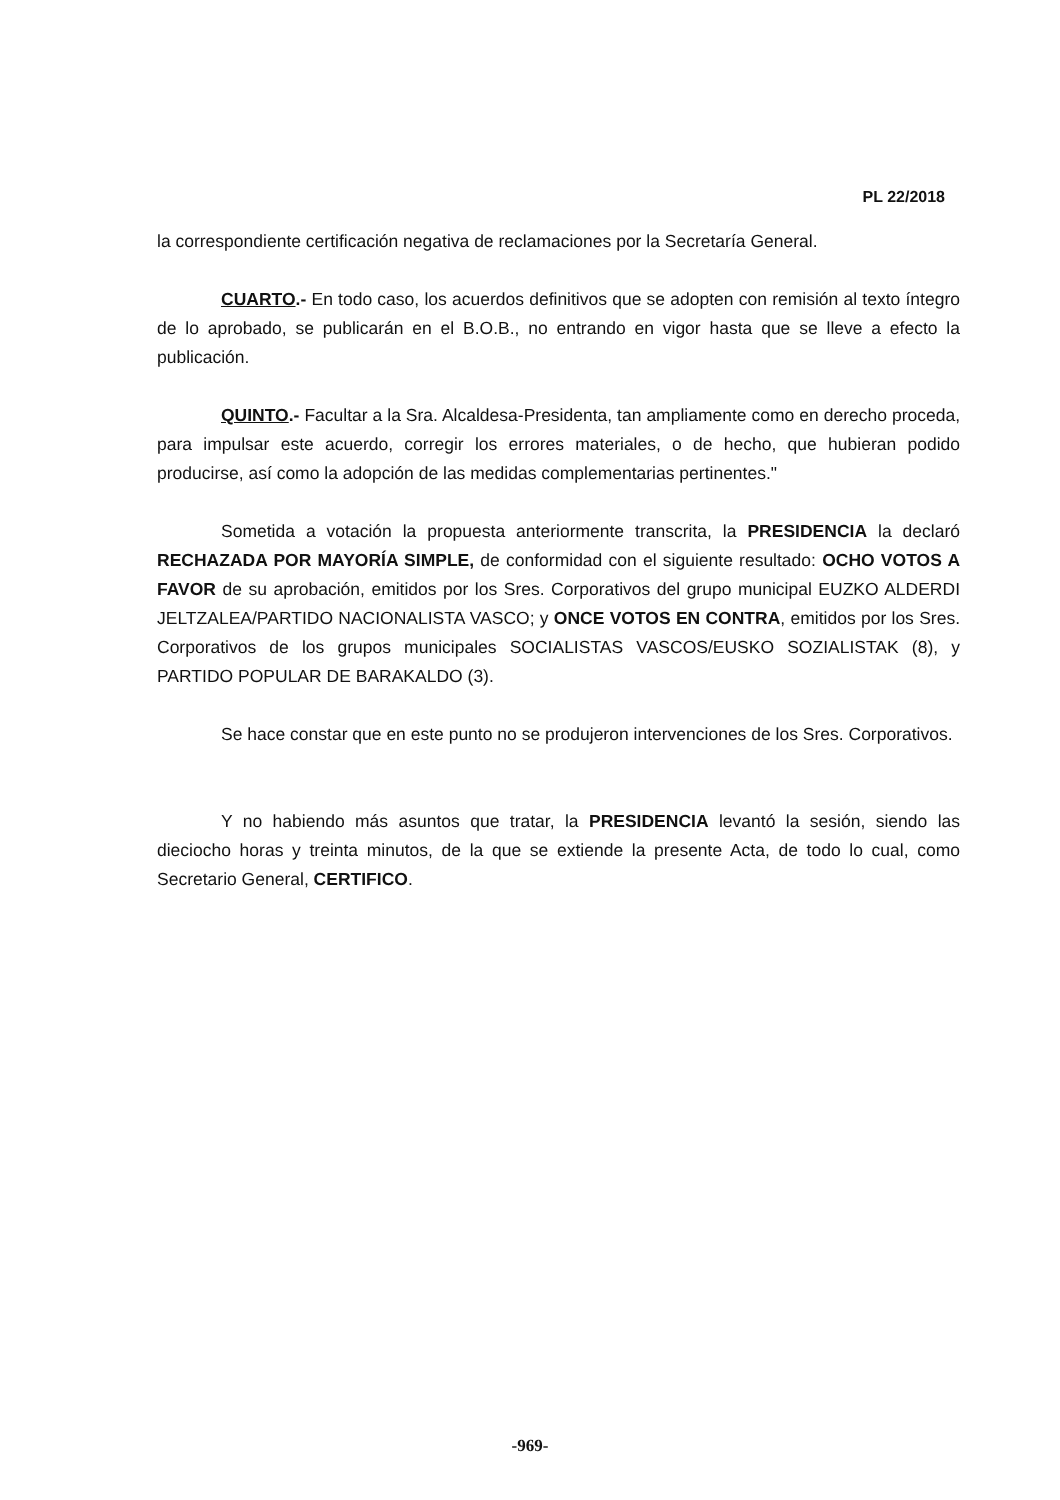PL 22/2018
la correspondiente certificación negativa de reclamaciones por la Secretaría General.
CUARTO.- En todo caso, los acuerdos definitivos que se adopten con remisión al texto íntegro de lo aprobado, se publicarán en el B.O.B., no entrando en vigor hasta que se lleve a efecto la publicación.
QUINTO.- Facultar a la Sra. Alcaldesa-Presidenta, tan ampliamente como en derecho proceda, para impulsar este acuerdo, corregir los errores materiales, o de hecho, que hubieran podido producirse, así como la adopción de las medidas complementarias pertinentes."
Sometida a votación la propuesta anteriormente transcrita, la PRESIDENCIA la declaró RECHAZADA POR MAYORÍA SIMPLE, de conformidad con el siguiente resultado: OCHO VOTOS A FAVOR de su aprobación, emitidos por los Sres. Corporativos del grupo municipal EUZKO ALDERDI JELTZALEA/PARTIDO NACIONALISTA VASCO; y ONCE VOTOS EN CONTRA, emitidos por los Sres. Corporativos de los grupos municipales SOCIALISTAS VASCOS/EUSKO SOZIALISTAK (8), y PARTIDO POPULAR DE BARAKALDO (3).
Se hace constar que en este punto no se produjeron intervenciones de los Sres. Corporativos.
Y no habiendo más asuntos que tratar, la PRESIDENCIA levantó la sesión, siendo las dieciocho horas y treinta minutos, de la que se extiende la presente Acta, de todo lo cual, como Secretario General, CERTIFICO.
-969-